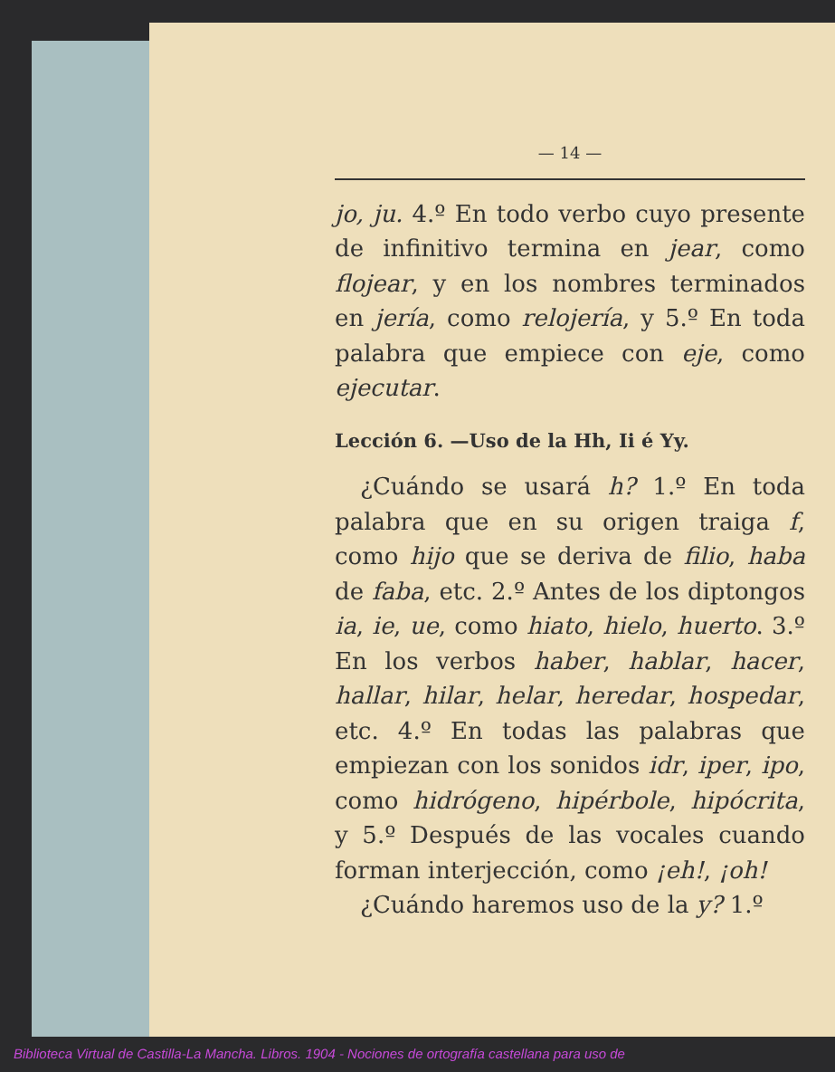— 14 —
jo, ju. 4.º En todo verbo cuyo presente de infinitivo termina en jear, como flojear, y en los nombres terminados en jería, como relojería, y 5.º En toda palabra que empiece con eje, como ejecutar.
Lección 6. —Uso de la Hh, Ii é Yy.
¿Cuándo se usará h? 1.º En toda palabra que en su origen traiga f, como hijo que se deriva de filio, haba de faba, etc. 2.º Antes de los diptongos ia, ie, ue, como hiato, hielo, huerto. 3.º En los verbos haber, hablar, hacer, hallar, hilar, helar, heredar, hospedar, etc. 4.º En todas las palabras que empiezan con los sonidos idr, iper, ipo, como hidrógeno, hipérbole, hipócrita, y 5.º Después de las vocales cuando forman interjección, como ¡eh!, ¡oh!
¿Cuándo haremos uso de la y? 1.º
Biblioteca Virtual de Castilla-La Mancha. Libros. 1904 - Nociones de ortografía castellana para uso de